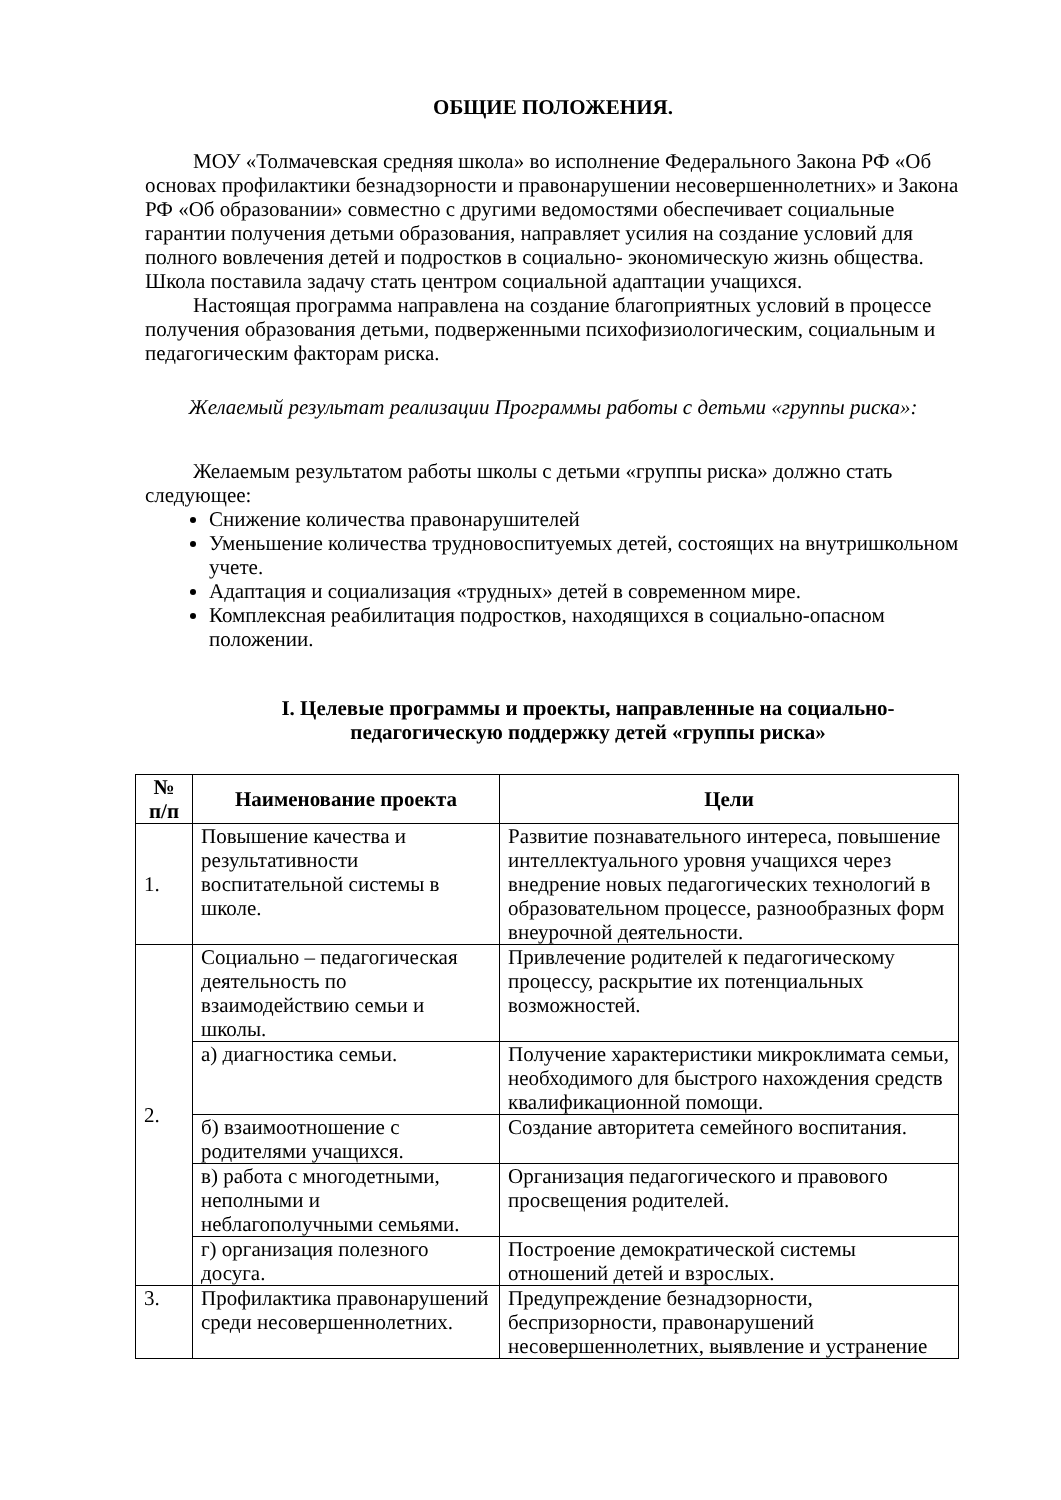ОБЩИЕ ПОЛОЖЕНИЯ.
МОУ «Толмачевская средняя школа» во исполнение Федерального Закона РФ «Об основах профилактики безнадзорности и правонарушении несовершеннолетних» и Закона РФ «Об образовании» совместно с другими ведомостями обеспечивает социальные гарантии получения детьми образования, направляет усилия на создание условий для полного вовлечения детей и подростков в социально- экономическую жизнь общества. Школа поставила задачу стать центром социальной адаптации учащихся.
Настоящая программа направлена на создание благоприятных условий в процессе получения образования детьми, подверженными психофизиологическим, социальным и педагогическим факторам риска.
Желаемый результат реализации Программы работы с детьми «группы риска»:
Желаемым результатом работы школы с детьми «группы риска» должно стать следующее:
Снижение количества правонарушителей
Уменьшение количества трудновоспитуемых детей, состоящих на внутришкольном учете.
Адаптация и социализация «трудных» детей в современном мире.
Комплексная реабилитация подростков, находящихся в социально-опасном положении.
I. Целевые программы и проекты, направленные на социально-педагогическую поддержку детей «группы риска»
| № п/п | Наименование проекта | Цели |
| --- | --- | --- |
| 1. | Повышение качества и результативности воспитательной системы в школе. | Развитие познавательного интереса, повышение интеллектуального уровня учащихся через внедрение новых педагогических технологий в образовательном процессе, разнообразных форм внеурочной деятельности. |
| 2. | Социально – педагогическая деятельность по взаимодействию семьи и школы. | Привлечение родителей к педагогическому процессу, раскрытие их потенциальных возможностей. |
| | а) диагностика семьи. | Получение характеристики микроклимата семьи, необходимого для быстрого нахождения средств квалификационной помощи. |
| | б) взаимоотношение с родителями учащихся. | Создание авторитета семейного воспитания. |
| | в) работа с многодетными, неполными и неблагополучными семьями. | Организация педагогического и правового просвещения родителей. |
| | г) организация полезного досуга. | Построение демократической системы отношений детей и взрослых. |
| 3. | Профилактика правонарушений среди несовершеннолетних. | Предупреждение безнадзорности, беспризорности, правонарушений несовершеннолетних, выявление и устранение |